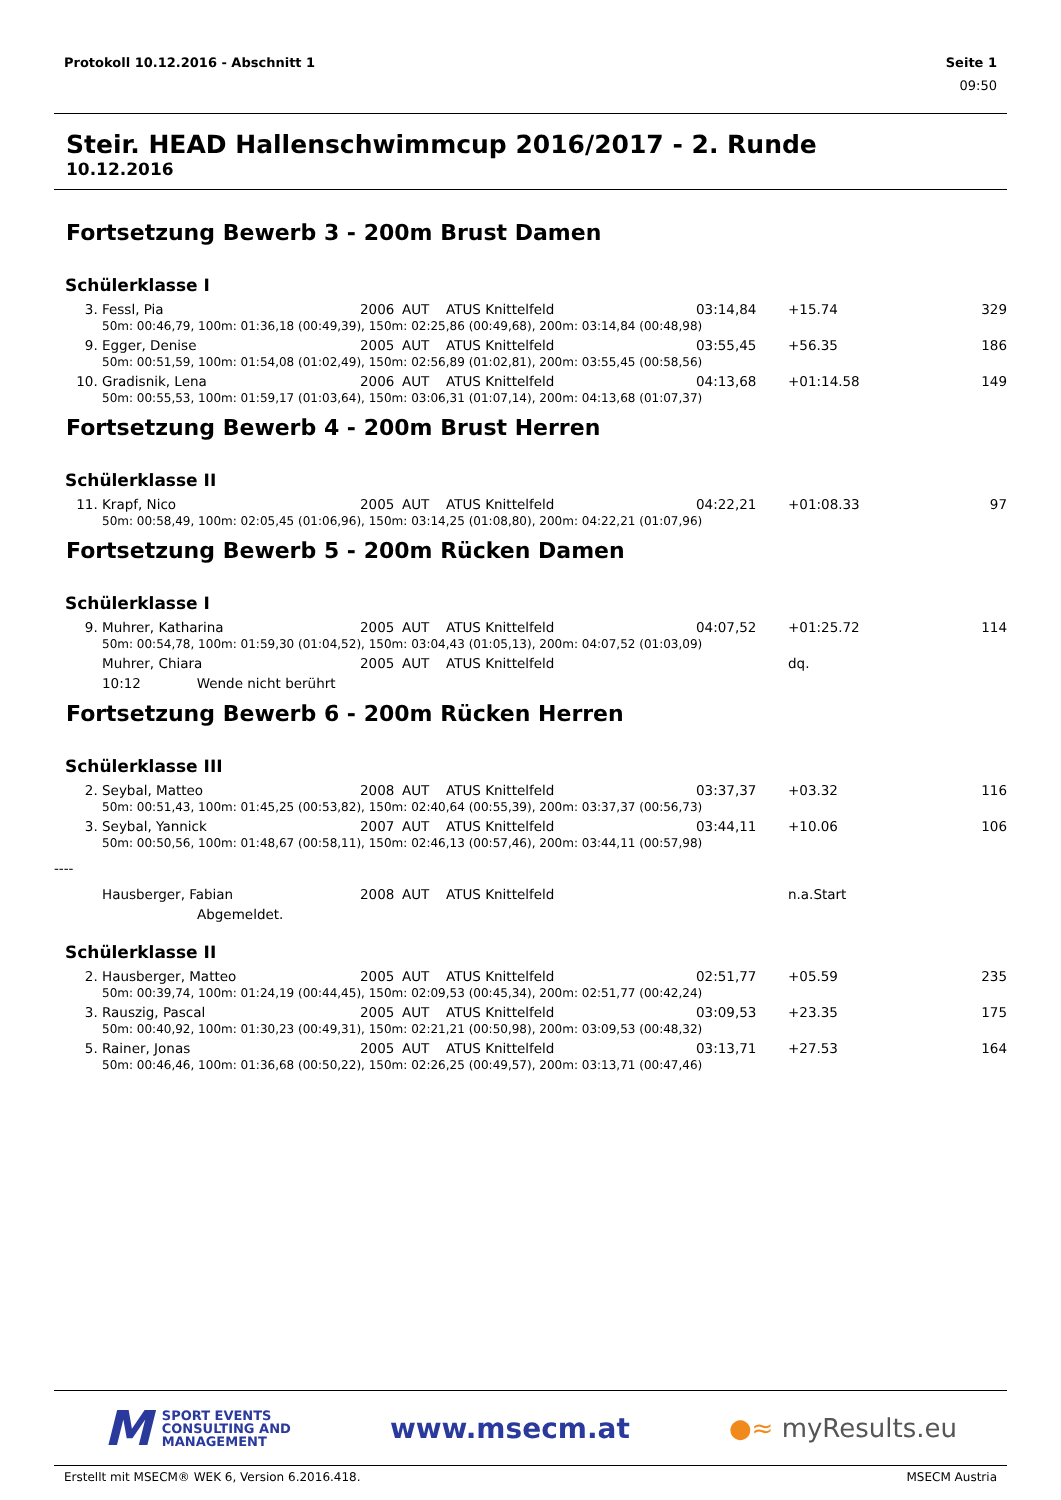Protokoll 10.12.2016 - Abschnitt 1 Seite 1
09:50
Steir. HEAD Hallenschwimmcup 2016/2017 - 2. Runde
10.12.2016
Fortsetzung Bewerb 3 - 200m Brust Damen
Schülerklasse I
| 3. | Fessl, Pia | 2006 | AUT | ATUS Knittelfeld | 03:14,84 | +15.74 | 329 |
| | 50m: 00:46,79, 100m: 01:36,18 (00:49,39), 150m: 02:25,86 (00:49,68), 200m: 03:14,84 (00:48,98) | | | | | | |
| 9. | Egger, Denise | 2005 | AUT | ATUS Knittelfeld | 03:55,45 | +56.35 | 186 |
| | 50m: 00:51,59, 100m: 01:54,08 (01:02,49), 150m: 02:56,89 (01:02,81), 200m: 03:55,45 (00:58,56) | | | | | | |
| 10. | Gradisnik, Lena | 2006 | AUT | ATUS Knittelfeld | 04:13,68 | +01:14.58 | 149 |
| | 50m: 00:55,53, 100m: 01:59,17 (01:03,64), 150m: 03:06,31 (01:07,14), 200m: 04:13,68 (01:07,37) | | | | | | |
Fortsetzung Bewerb 4 - 200m Brust Herren
Schülerklasse II
| 11. | Krapf, Nico | 2005 | AUT | ATUS Knittelfeld | 04:22,21 | +01:08.33 | 97 |
| | 50m: 00:58,49, 100m: 02:05,45 (01:06,96), 150m: 03:14,25 (01:08,80), 200m: 04:22,21 (01:07,96) | | | | | | |
Fortsetzung Bewerb 5 - 200m Rücken Damen
Schülerklasse I
| 9. | Muhrer, Katharina | 2005 | AUT | ATUS Knittelfeld | 04:07,52 | +01:25.72 | 114 |
| | 50m: 00:54,78, 100m: 01:59,30 (01:04,52), 150m: 03:04,43 (01:05,13), 200m: 04:07,52 (01:03,09) | | | | | | |
| | Muhrer, Chiara | 2005 | AUT | ATUS Knittelfeld | | dq. | |
| | 10:12 Wende nicht berührt | | | | | | |
Fortsetzung Bewerb 6 - 200m Rücken Herren
Schülerklasse III
| 2. | Seybal, Matteo | 2008 | AUT | ATUS Knittelfeld | 03:37,37 | +03.32 | 116 |
| | 50m: 00:51,43, 100m: 01:45,25 (00:53,82), 150m: 02:40,64 (00:55,39), 200m: 03:37,37 (00:56,73) | | | | | | |
| 3. | Seybal, Yannick | 2007 | AUT | ATUS Knittelfeld | 03:44,11 | +10.06 | 106 |
| | 50m: 00:50,56, 100m: 01:48,67 (00:58,11), 150m: 02:46,13 (00:57,46), 200m: 03:44,11 (00:57,98) | | | | | | |
| ---- | | | | | | | |
| | Hausberger, Fabian | 2008 | AUT | ATUS Knittelfeld | | n.a.Start | |
| | Abgemeldet. | | | | | | |
Schülerklasse II
| 2. | Hausberger, Matteo | 2005 | AUT | ATUS Knittelfeld | 02:51,77 | +05.59 | 235 |
| | 50m: 00:39,74, 100m: 01:24,19 (00:44,45), 150m: 02:09,53 (00:45,34), 200m: 02:51,77 (00:42,24) | | | | | | |
| 3. | Rauszig, Pascal | 2005 | AUT | ATUS Knittelfeld | 03:09,53 | +23.35 | 175 |
| | 50m: 00:40,92, 100m: 01:30,23 (00:49,31), 150m: 02:21,21 (00:50,98), 200m: 03:09,53 (00:48,32) | | | | | | |
| 5. | Rainer, Jonas | 2005 | AUT | ATUS Knittelfeld | 03:13,71 | +27.53 | 164 |
| | 50m: 00:46,46, 100m: 01:36,68 (00:50,22), 150m: 02:26,25 (00:49,57), 200m: 03:13,71 (00:47,46) | | | | | | |
M SPORT EVENTS
CONSULTING AND
MANAGEMENT
www.msecm.at ●≈ myResults.eu
Erstellt mit MSECM® WEK 6, Version 6.2016.418. MSECM Austria